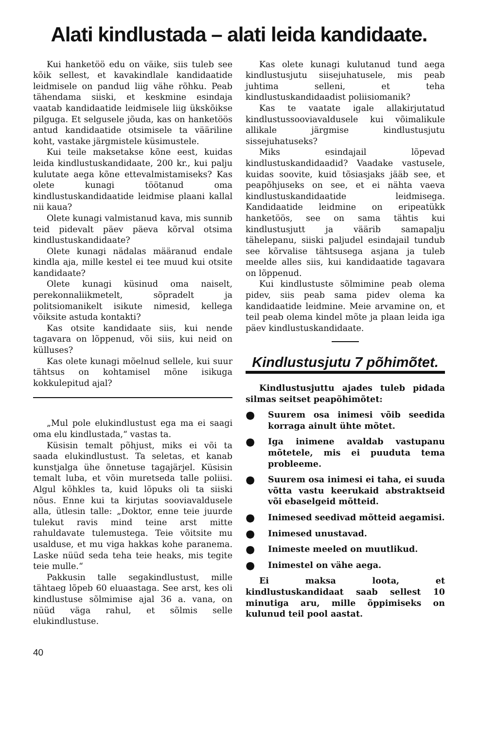Alati kindlustada – alati leida kandidaate.
Kui hanketöö edu on väike, siis tuleb see kõik sellest, et kavakindlale kandidaatide leidmisele on pandud liig vähe rõhku. Peab tähendama siiski, et keskmine esindaja vaatab kandidaatide leidmisele liig ükskõikse pilguga. Et selgusele jõuda, kas on hanketöös antud kandidaatide otsimisele ta vääriline koht, vastake järgmistele küsimustele.
Kui teile maksetakse kõne eest, kuidas leida kindlustuskandidaate, 200 kr., kui palju kulutate aega kõne ettevalmistamiseks? Kas olete kunagi töötanud oma kindlustuskandidaatide leidmise plaani kallal nii kaua?
Olete kunagi valmistanud kava, mis sunnib teid pidevalt päev päeva kõrval otsima kindlustuskandidaate?
Olete kunagi nädalas määranud endale kindla aja, mille kestel ei tee muud kui otsite kandidaate?
Olete kunagi küsinud oma naiselt, perekonnaliikmetelt, sõpradelt ja politsiomanikelt isikute nimesid, kellega võiksite astuda kontakti?
Kas otsite kandidaate siis, kui nende tagavara on lõppenud, või siis, kui neid on külluses?
Kas olete kunagi mõelnud sellele, kui suur tähtsus on kohtamisel mõne isikuga kokkulepitud ajal?
„Mul pole elukindlustust ega ma ei saagi oma elu kindlustada,“ vastas ta.
Küsisin temalt põhjust, miks ei või ta saada elukindlustust. Ta seletas, et kanab kunstjalga ühe õnnetuse tagajärjel. Küsisin temalt luba, et võin muretseda talle poliisi. Algul kõhkles ta, kuid lõpuks oli ta siiski nõus. Enne kui ta kirjutas sooviavaldusele alla, ütlesin talle: „Doktor, enne teie juurde tulekut ravis mind teine arst mitte rahuldavate tulemustega. Teie võitsite mu usalduse, et mu viga hakkas kohe paranema. Laske nüüd seda teha teie heaks, mis tegite teie mulle.“
Pakkusin talle segakindlustust, mille tähtaeg lõpeb 60 eluaastaga. See arst, kes oli kindlustuse sõlmimise ajal 36 a. vana, on nüüd väga rahul, et sõlmis selle elukindlustuse.
40
Kas olete kunagi kulutanud tund aega kindlustusjutu siisejuhatusele, mis peab juhtima selleni, et teha kindlustuskandidaadist poliisiomanik?
Kas te vaatate igale allakirjutatud kindlustussooviavaldusele kui võimalikule allikale järgmise kindlustusjutu sissejuhatuseks?
Miks esindajail lõpevad kindlustuskandidaadid? Vaadake vastusele, kuidas soovite, kuid tõsiasjaks jääb see, et peapõhjuseks on see, et ei nähta vaeva kindlustuskandidaatide leidmisega. Kandidaatide leidmine on eripeatükk hanketöös, see on sama tähtis kui kindlustusjutt ja väärib samapalju tähelepanu, siiski paljudel esindajail tundub see kõrvalise tähtsusega asjana ja tuleb meelde alles siis, kui kandidaatide tagavara on lõppenud.
Kui kindlustuste sõlmimine peab olema pidev, siis peab sama pidev olema ka kandidaatide leidmine. Meie arvamine on, et teil peab olema kindel mõte ja plaan leida iga päev kindlustuskandidaate.
Kindlustusjutu 7 põhimõtet.
Kindlustusjuttu ajades tuleb pidada silmas seitset peapõhimõtet:
● Suurem osa inimesi võib seedida korraga ainult ühte mõtet.
● Iga inimene avaldab vastupanu mõtetele, mis ei puuduta tema probleeme.
● Suurem osa inimesi ei taha, ei suuda võtta vastu keerukaid abstraktseid või ebaselgeid mõtteid.
● Inimesed seedivad mõtteid aegamisi.
● Inimesed unustavad.
● Inimeste meeled on muutlikud.
● Inimestel on vähe aega.
Ei maksa loota, et kindlustuskandidaat saab sellest 10 minutiga aru, mille õppimiseks on kulunud teil pool aastat.